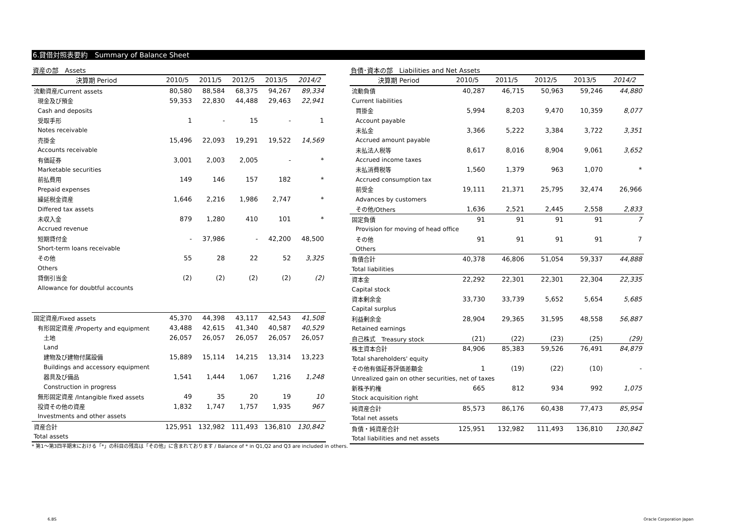6.貸借対照表要約　Summary of Balance Sheet
資産の部　Assets
| 決算期 Period | 2010/5 | 2011/5 | 2012/5 | 2013/5 | 2014/2 |
| --- | --- | --- | --- | --- | --- |
| 流動資産/Current assets | 80,580 | 88,584 | 68,375 | 94,267 | 89,334 |
| 現金及び預金 | 59,353 | 22,830 | 44,488 | 29,463 | 22,941 |
| Cash and deposits | | | | | |
| 受取手形 | 1 | - | 15 | - | 1 |
| Notes receivable | | | | | |
| 売掛金 | 15,496 | 22,093 | 19,291 | 19,522 | 14,569 |
| Accounts receivable | | | | | |
| 有価証券 | 3,001 | 2,003 | 2,005 | - | * |
| Marketable securities | | | | | |
| 前払費用 | 149 | 146 | 157 | 182 | * |
| Prepaid expenses | | | | | |
| 繰延税金資産 | 1,646 | 2,216 | 1,986 | 2,747 | * |
| Differed tax assets | | | | | |
| 未収入金 | 879 | 1,280 | 410 | 101 | * |
| Accrued revenue | | | | | |
| 短期貸付金 | - | 37,986 | - | 42,200 | 48,500 |
| Short-term loans receivable | | | | | |
| その他 | 55 | 28 | 22 | 52 | 3,325 |
| Others | | | | | |
| 貸倒引当金 | (2) | (2) | (2) | (2) | (2) |
| Allowance for doubtful accounts | | | | | |
| 固定資産/Fixed assets | 45,370 | 44,398 | 43,117 | 42,543 | 41,508 |
| 有形固定資産 /Property and equipment | 43,488 | 42,615 | 41,340 | 40,587 | 40,529 |
| 土地 | 26,057 | 26,057 | 26,057 | 26,057 | 26,057 |
| Land | | | | | |
| 建物及び建物付属設備 | 15,889 | 15,114 | 14,215 | 13,314 | 13,223 |
| Buildings and accessory equipment | | | | | |
| 器具及び備品 | 1,541 | 1,444 | 1,067 | 1,216 | 1,248 |
| Construction in progress | | | | | |
| 無形固定資産 /Intangible fixed assets | 49 | 35 | 20 | 19 | 10 |
| 投資その他の資産 | 1,832 | 1,747 | 1,757 | 1,935 | 967 |
| Investments and other assets | | | | | |
| 資産合計 | 125,951 | 132,982 | 111,493 | 136,810 | 130,842 |
| Total assets | | | | | |
負債･資本の部　Liabilities and Net Assets
| 決算期 Period | 2010/5 | 2011/5 | 2012/5 | 2013/5 | 2014/2 |
| --- | --- | --- | --- | --- | --- |
| 流動負債 | 40,287 | 46,715 | 50,963 | 59,246 | 44,880 |
| Current liabilities | | | | | |
| 買掛金 | 5,994 | 8,203 | 9,470 | 10,359 | 8,077 |
| Account payable | | | | | |
| 未払金 | 3,366 | 5,222 | 3,384 | 3,722 | 3,351 |
| Accrued amount payable | | | | | |
| 未払法人税等 | 8,617 | 8,016 | 8,904 | 9,061 | 3,652 |
| Accrued income taxes | | | | | |
| 未払消費税等 | 1,560 | 1,379 | 963 | 1,070 | * |
| Accrued consumption tax | | | | | |
| 前受金 | 19,111 | 21,371 | 25,795 | 32,474 | 26,966 |
| Advances by customers | | | | | |
| その他/Others | 1,636 | 2,521 | 2,445 | 2,558 | 2,833 |
| 固定負債 | 91 | 91 | 91 | 91 | 7 |
| Provision for moving of head office | | | | | |
| その他 | 91 | 91 | 91 | 91 | 7 |
| Others | | | | | |
| 負債合計 | 40,378 | 46,806 | 51,054 | 59,337 | 44,888 |
| Total liabilities | | | | | |
| 資本金 | 22,292 | 22,301 | 22,301 | 22,304 | 22,335 |
| Capital stock | | | | | |
| 資本剰余金 | 33,730 | 33,739 | 5,652 | 5,654 | 5,685 |
| Capital surplus | | | | | |
| 利益剰余金 | 28,904 | 29,365 | 31,595 | 48,558 | 56,887 |
| Retained earnings | | | | | |
| 自己株式 Treasury stock | (21) | (22) | (23) | (25) | (29) |
| 株主資本合計 | 84,906 | 85,383 | 59,526 | 76,491 | 84,879 |
| Total shareholders' equity | | | | | |
| その他有価証券評価差額金 | 1 | (19) | (22) | (10) | - |
| Unrealized gain on other securities, net of taxes | | | | | |
| 新株予約権 | 665 | 812 | 934 | 992 | 1,075 |
| Stock acquisition right | | | | | |
| 純資産合計 | 85,573 | 86,176 | 60,438 | 77,473 | 85,954 |
| Total net assets | | | | | |
| 負債・純資産合計 | 125,951 | 132,982 | 111,493 | 136,810 | 130,842 |
| Total liabilities and net assets | | | | | |
* 第1～第3四半期末における「*」の科目の残高は「その他」に含まれております / Balance of * in Q1,Q2 and Q3 are included in others.
6.BS Oracle Corporation Japan